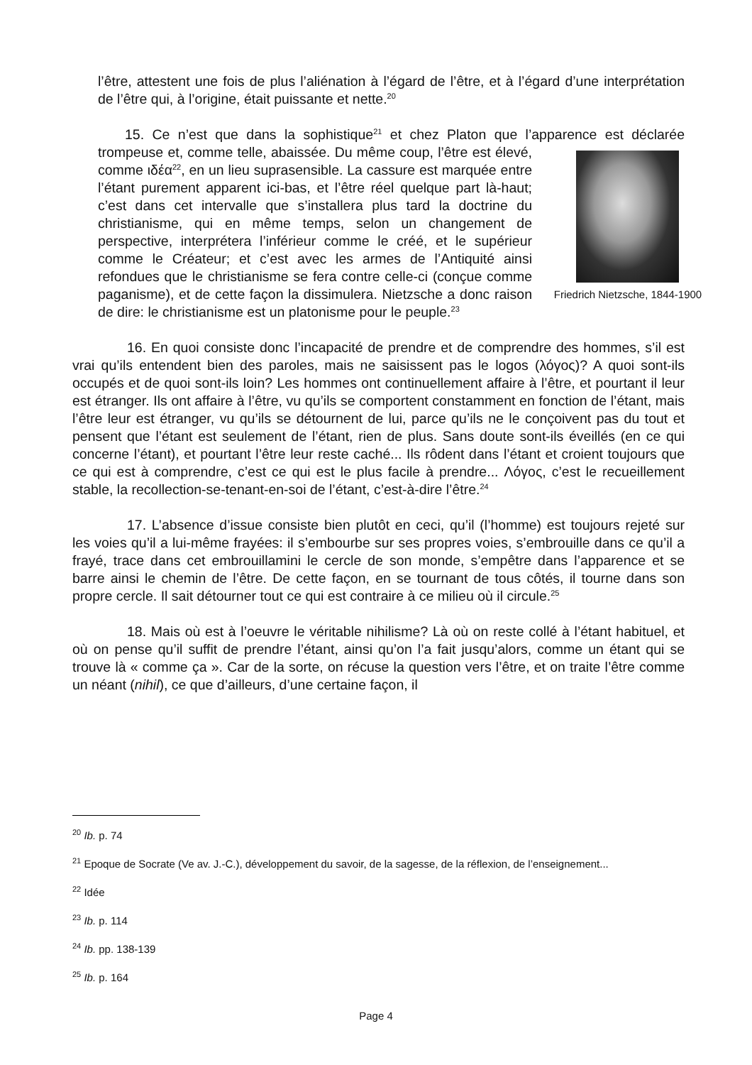l’être, attestent une fois de plus l’aliénation à l’égard de l’être, et à l’égard d’une interprétation de l’être qui, à l’origine, était puissante et nette.<sup>20</sup>
15. Ce n’est que dans la sophistique<sup>21</sup> et chez Platon que l’apparence est déclarée trompeuse et, comme telle, abaissée. Du même coup, l’être est élevé, Friedrich Nietzsche, 1844-1900 comme ιδέα<sup>22</sup>, en un lieu suprasensible. La cassure est marquée entre l’étant purement apparent ici-bas, et l’être réel quelque part là-haut; c’est dans cet intervalle que s’installera plus tard la doctrine du christianisme, qui en même temps, selon un changement de perspective, interprétera l’inférieur comme le créé, et le supérieur comme le Créateur; et c’est avec les armes de l’Antiquité ainsi refondues que le christianisme se fera contre celle-ci (conçue comme paganisme), et de cette façon la dissimulera. Nietzsche a donc raison de dire: le christianisme est un platonisme pour le peuple.<sup>23</sup>
16. En quoi consiste donc l’incapacité de prendre et de comprendre des hommes, s’il est vrai qu’ils entendent bien des paroles, mais ne saisissent pas le logos (λόγος)? A quoi sont-ils occupés et de quoi sont-ils loin? Les hommes ont continuellement affaire à l’être, et pourtant il leur est étranger. Ils ont affaire à l’être, vu qu’ils se comportent constamment en fonction de l’étant, mais l’être leur est étranger, vu qu’ils se détournent de lui, parce qu’ils ne le conçoivent pas du tout et pensent que l’étant est seulement de l’étant, rien de plus. Sans doute sont-ils éveillés (en ce qui concerne l’étant), et pourtant l’être leur reste caché... Ils rôdent dans l’étant et croient toujours que ce qui est à comprendre, c’est ce qui est le plus facile à prendre... Λόγος, c’est le recueillement stable, la recollection-se-tenant-en-soi de l’étant, c’est-à-dire l’être.<sup>24</sup>
17. L’absence d’issue consiste bien plutôt en ceci, qu’il (l’homme) est toujours rejeté sur les voies qu’il a lui-même frayées: il s’embourbe sur ses propres voies, s’embrouille dans ce qu’il a frayé, trace dans cet embrouillamini le cercle de son monde, s’empêtre dans l’apparence et se barre ainsi le chemin de l’être. De cette façon, en se tournant de tous côtés, il tourne dans son propre cercle. Il sait détourner tout ce qui est contraire à ce milieu où il circule.<sup>25</sup>
18. Mais où est à l’oeuvre le véritable nihilisme? Là où on reste collé à l’étant habituel, et où on pense qu’il suffit de prendre l’étant, ainsi qu’on l’a fait jusqu’alors, comme un étant qui se trouve là « comme ça ». Car de la sorte, on récuse la question vers l’être, et on traite l’être comme un néant (nihil), ce que d’ailleurs, d’une certaine façon, il
<sup>20</sup> Ib. p. 74
<sup>21</sup> Epoque de Socrate (Ve av. J.-C.), développement du savoir, de la sagesse, de la réflexion, de l’enseignement...
<sup>22</sup> Idée
<sup>23</sup> Ib. p. 114
<sup>24</sup> Ib. pp. 138-139
<sup>25</sup> Ib. p. 164
Page 4